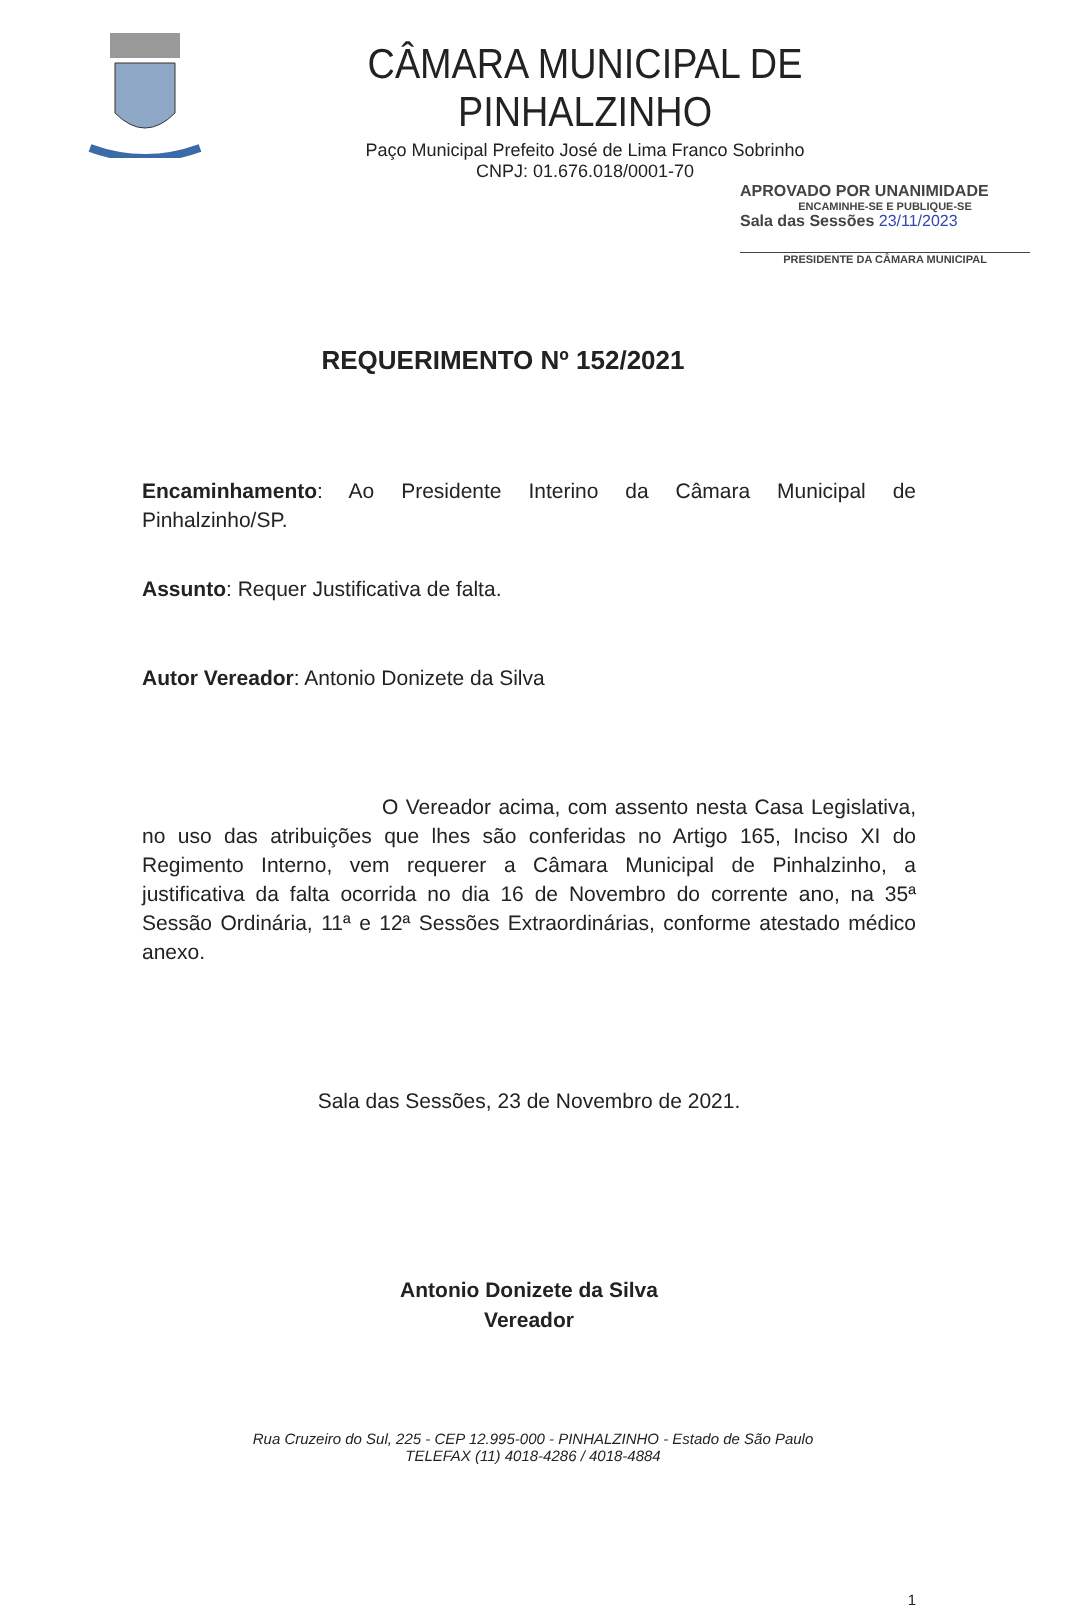CÂMARA MUNICIPAL DE PINHALZINHO
Paço Municipal Prefeito José de Lima Franco Sobrinho
CNPJ: 01.676.018/0001-70
APROVADO POR UNANIMIDADE
ENCAMINHE-SE E PUBLIQUE-SE
Sala das Sessões 23/11/2023
PRESIDENTE DA CÂMARA MUNICIPAL
REQUERIMENTO Nº 152/2021
Encaminhamento: Ao Presidente Interino da Câmara Municipal de Pinhalzinho/SP.
Assunto: Requer Justificativa de falta.
Autor Vereador: Antonio Donizete da Silva
O Vereador acima, com assento nesta Casa Legislativa, no uso das atribuições que lhes são conferidas no Artigo 165, Inciso XI do Regimento Interno, vem requerer a Câmara Municipal de Pinhalzinho, a justificativa da falta ocorrida no dia 16 de Novembro do corrente ano, na 35ª Sessão Ordinária, 11ª e 12ª Sessões Extraordinárias, conforme atestado médico anexo.
Sala das Sessões, 23 de Novembro de 2021.
Antonio Donizete da Silva
Vereador
1
Rua Cruzeiro do Sul, 225 - CEP 12.995-000 - PINHALZINHO - Estado de São Paulo
TELEFAX (11) 4018-4286 / 4018-4884